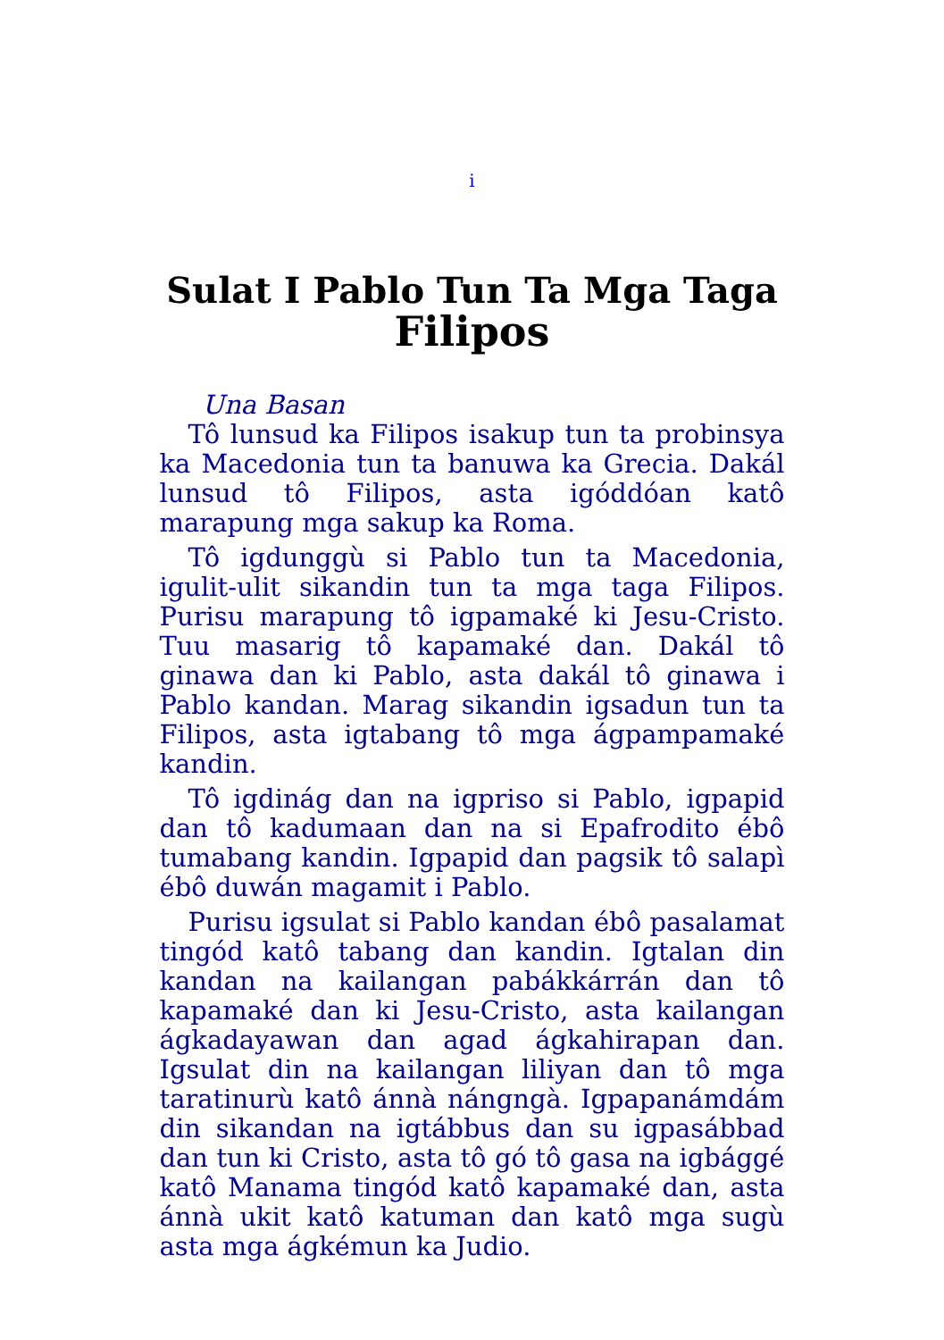i
Sulat I Pablo Tun Ta Mga Taga
Filipos
Una Basan
Tô lunsud ka Filipos isakup tun ta probinsya ka Macedonia tun ta banuwa ka Grecia. Dakál lunsud tô Filipos, asta igóddóan katô marapung mga sakup ka Roma.
Tô igdunggù si Pablo tun ta Macedonia, igulit-ulit sikandin tun ta mga taga Filipos. Purisu marapung tô igpamaké ki Jesu-Cristo. Tuu masarig tô kapamaké dan. Dakál tô ginawa dan ki Pablo, asta dakál tô ginawa i Pablo kandan. Marag sikandin igsadun tun ta Filipos, asta igtabang tô mga ágpampamaké kandin.
Tô igdinág dan na igpriso si Pablo, igpapid dan tô kadumaan dan na si Epafrodito ébô tumabang kandin. Igpapid dan pagsik tô salapì ébô duwán magamit i Pablo.
Purisu igsulat si Pablo kandan ébô pasalamat tingód katô tabang dan kandin. Igtalan din kandan na kailangan pabákkárrán dan tô kapamaké dan ki Jesu-Cristo, asta kailangan ágkadayawan dan agad ágkahirapan dan. Igsulat din na kailangan liliyan dan tô mga taratinurù katô ánnà nángngà. Igpapanámdám din sikandan na igtábbus dan su igpasábbad dan tun ki Cristo, asta tô gó tô gasa na igbággé katô Manama tingód katô kapamaké dan, asta ánnà ukit katô katuman dan katô mga sugù asta mga ágkémun ka Judio.